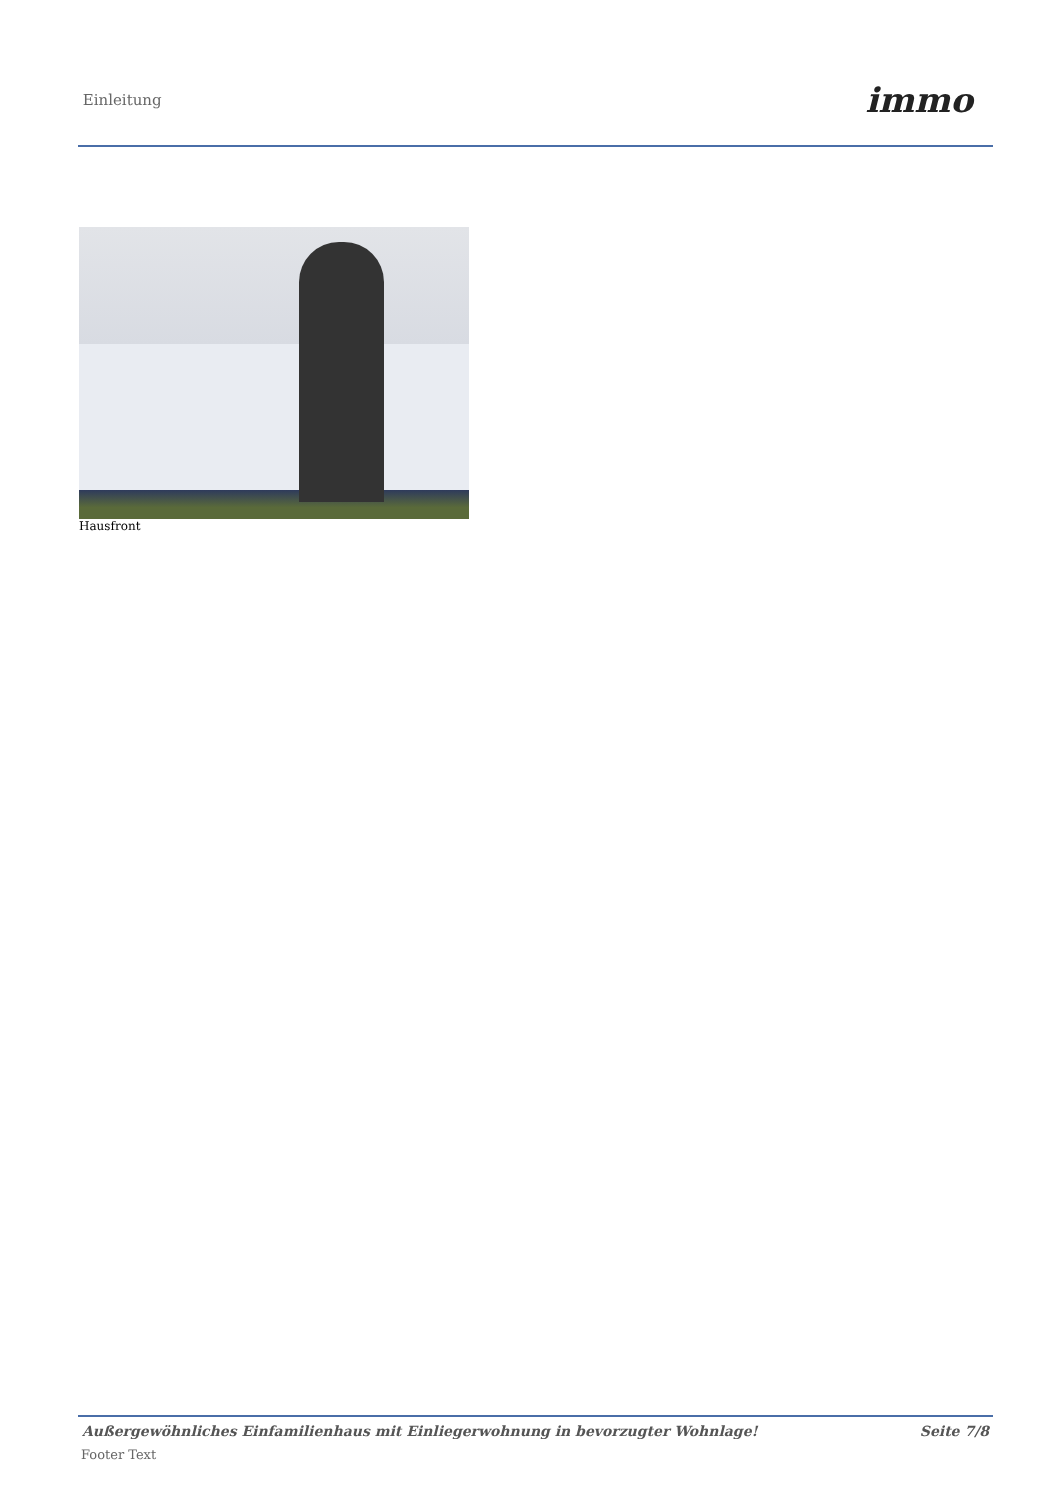Einleitung immo
Hausfront
Außergewöhnliches Einfamilienhaus mit Einliegerwohnung in bevorzugter Wohnlage! Seite 7/8
Footer Text